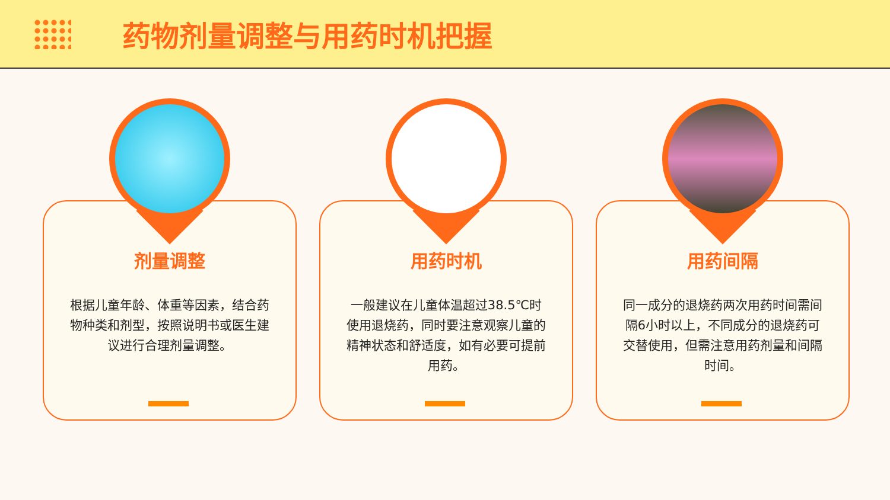药物剂量调整与用药时机把握
剂量调整
根据儿童年龄、体重等因素，结合药物种类和剂型，按照说明书或医生建议进行合理剂量调整。
用药时机
一般建议在儿童体温超过38.5℃时使用退烧药，同时要注意观察儿童的精神状态和舒适度，如有必要可提前用药。
用药间隔
同一成分的退烧药两次用药时间需间隔6小时以上，不同成分的退烧药可交替使用，但需注意用药剂量和间隔时间。